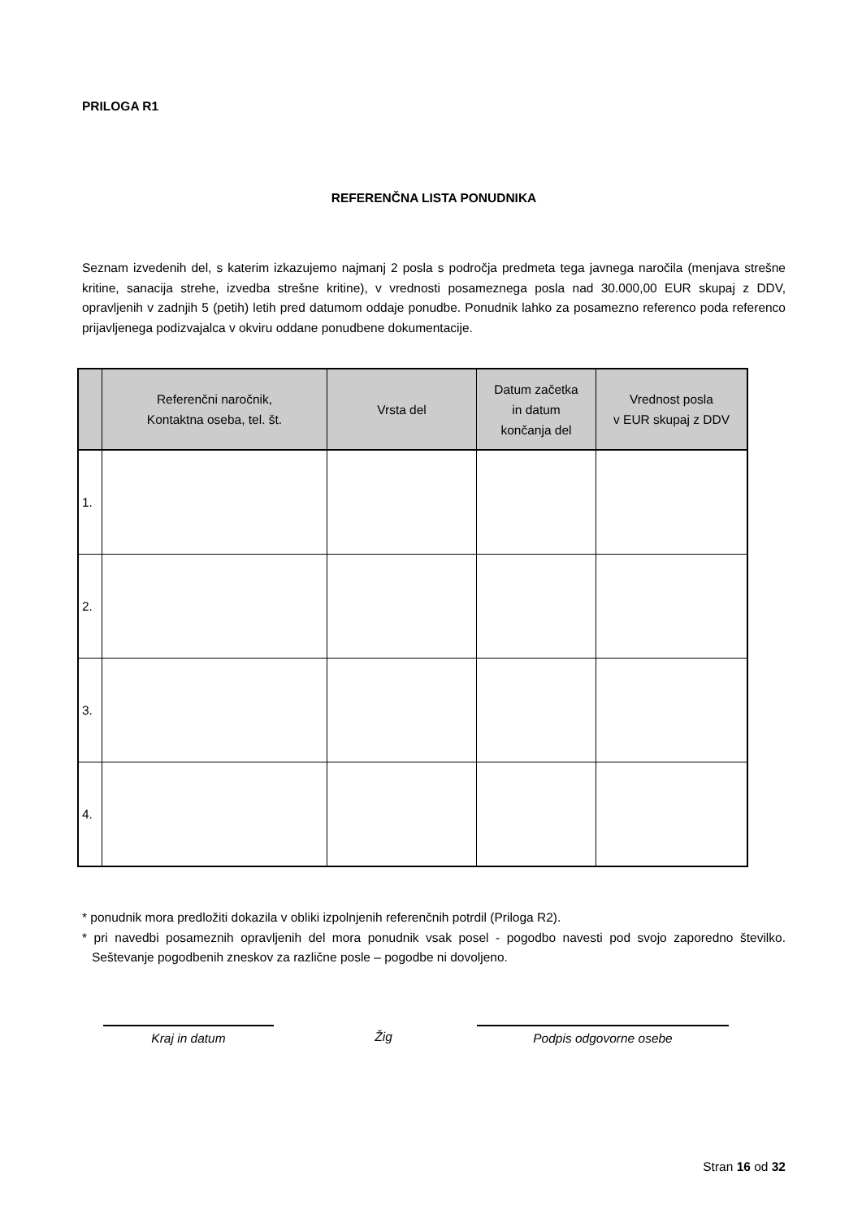PRILOGA R1
REFERENČNA LISTA PONUDNIKA
Seznam izvedenih del, s katerim izkazujemo najmanj 2 posla s področja predmeta tega javnega naročila (menjava strešne kritine, sanacija strehe, izvedba strešne kritine), v vrednosti posameznega posla nad 30.000,00 EUR skupaj z DDV, opravljenih v zadnjih 5 (petih) letih pred datumom oddaje ponudbe. Ponudnik lahko za posamezno referenco poda referenco prijavljenega podizvajalca v okviru oddane ponudbene dokumentacije.
| | Referenčni naročnik, Kontaktna oseba, tel. št. | Vrsta del | Datum začetka in datum končanja del | Vrednost posla v EUR skupaj z DDV |
| --- | --- | --- | --- | --- |
| 1. | | | | |
| 2. | | | | |
| 3. | | | | |
| 4. | | | | |
* ponudnik mora predložiti dokazila v obliki izpolnjenih referenčnih potrdil (Priloga R2).
* pri navedbi posameznih opravljenih del mora ponudnik vsak posel - pogodbo navesti pod svojo zaporedno številko. Seštevanje pogodbenih zneskov za različne posle – pogodbe ni dovoljeno.
Kraj in datum Žig Podpis odgovorne osebe
Stran 16 od 32